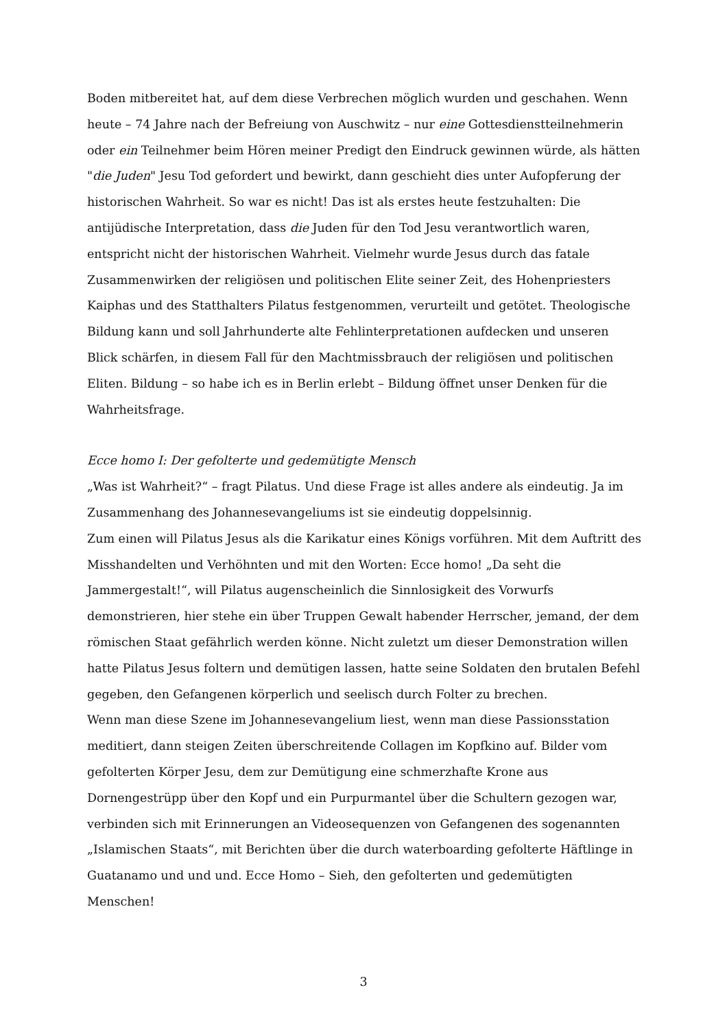Boden mitbereitet hat, auf dem diese Verbrechen möglich wurden und geschahen. Wenn heute – 74 Jahre nach der Befreiung von Auschwitz – nur eine Gottesdienstteilnehmerin oder ein Teilnehmer beim Hören meiner Predigt den Eindruck gewinnen würde, als hätten "die Juden" Jesu Tod gefordert und bewirkt, dann geschieht dies unter Aufopferung der historischen Wahrheit. So war es nicht! Das ist als erstes heute festzuhalten: Die antijüdische Interpretation, dass die Juden für den Tod Jesu verantwortlich waren, entspricht nicht der historischen Wahrheit. Vielmehr wurde Jesus durch das fatale Zusammenwirken der religiösen und politischen Elite seiner Zeit, des Hohenpriesters Kaiphas und des Statthalters Pilatus festgenommen, verurteilt und getötet. Theologische Bildung kann und soll Jahrhunderte alte Fehlinterpretationen aufdecken und unseren Blick schärfen, in diesem Fall für den Machtmissbrauch der religiösen und politischen Eliten. Bildung – so habe ich es in Berlin erlebt – Bildung öffnet unser Denken für die Wahrheitsfrage.
Ecce homo I: Der gefolterte und gedemütigte Mensch
„Was ist Wahrheit?“ – fragt Pilatus. Und diese Frage ist alles andere als eindeutig. Ja im Zusammenhang des Johannesevangeliums ist sie eindeutig doppelsinnig.
Zum einen will Pilatus Jesus als die Karikatur eines Königs vorführen. Mit dem Auftritt des Misshandelten und Verhöhnten und mit den Worten: Ecce homo! „Da seht die Jammergestalt!“, will Pilatus augenscheinlich die Sinnlosigkeit des Vorwurfs demonstrieren, hier stehe ein über Truppen Gewalt habender Herrscher, jemand, der dem römischen Staat gefährlich werden könne. Nicht zuletzt um dieser Demonstration willen hatte Pilatus Jesus foltern und demütigen lassen, hatte seine Soldaten den brutalen Befehl gegeben, den Gefangenen körperlich und seelisch durch Folter zu brechen.
Wenn man diese Szene im Johannesevangelium liest, wenn man diese Passionsstation meditiert, dann steigen Zeiten überschreitende Collagen im Kopfkino auf. Bilder vom gefolterten Körper Jesu, dem zur Demütigung eine schmerzhafte Krone aus Dornengestrüpp über den Kopf und ein Purpurmantel über die Schultern gezogen war, verbinden sich mit Erinnerungen an Videosequenzen von Gefangenen des sogenannten „Islamischen Staats“, mit Berichten über die durch waterboarding gefolterte Häftlinge in Guatanamo und und und. Ecce Homo – Sieh, den gefolterten und gedemütigten Menschen!
3